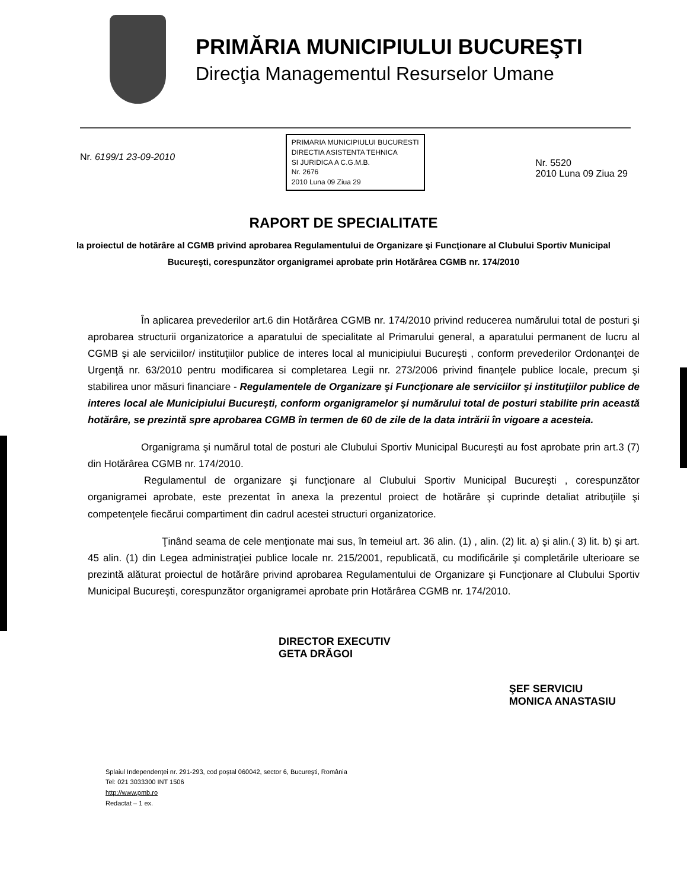PRIMĂRIA MUNICIPIULUI BUCUREŞTI
Direcţia Managementul Resurselor Umane
Nr. 6199/1 23-09-2010
PRIMARIA MUNICIPIULUI BUCURESTI
DIRECTIA ASISTENTA TEHNICA
SI JURIDICA A C.G.M.B.
Nr. 2676
2010 Luna 09 Ziua 29
Nr. 5520
2010 Luna 09 Ziua 29
RAPORT DE SPECIALITATE
la proiectul de hotărâre al CGMB privind aprobarea Regulamentului de Organizare şi Funcţionare al Clubului Sportiv Municipal Bucureşti, corespunzător organigramei aprobate prin Hotărârea CGMB nr. 174/2010
În aplicarea prevederilor art.6 din Hotărârea CGMB nr. 174/2010 privind reducerea numărului total de posturi şi aprobarea structurii organizatorice a aparatului de specialitate al Primarului general, a aparatului permanent de lucru al CGMB şi ale serviciilor/ instituţiilor publice de interes local al municipiului Bucureşti , conform prevederilor Ordonanţei de Urgenţă nr. 63/2010 pentru modificarea si completarea Legii nr. 273/2006 privind finanţele publice locale, precum şi stabilirea unor măsuri financiare - Regulamentele de Organizare şi Funcţionare ale serviciilor şi instituţiilor publice de interes local ale Municipiului Bucureşti, conform organigramelor şi numărului total de posturi stabilite prin această hotărâre, se prezintă spre aprobarea CGMB în termen de 60 de zile de la data intrării în vigoare a acesteia.
Organigrama şi numărul total de posturi ale Clubului Sportiv Municipal Bucureşti au fost aprobate prin art.3 (7) din Hotărârea CGMB nr. 174/2010.
Regulamentul de organizare şi funcţionare al Clubului Sportiv Municipal Bucureşti , corespunzător organigramei aprobate, este prezentat în anexa la prezentul proiect de hotărâre şi cuprinde detaliat atribuţiile şi competenţele fiecărui compartiment din cadrul acestei structuri organizatorice.
Ţinând seama de cele menţionate mai sus, în temeiul art. 36 alin. (1) , alin. (2) lit. a) şi alin.( 3) lit. b) şi art. 45 alin. (1) din Legea administraţiei publice locale nr. 215/2001, republicată, cu modificările şi completările ulterioare se prezintă alăturat proiectul de hotărâre privind aprobarea Regulamentului de Organizare şi Funcţionare al Clubului Sportiv Municipal Bucureşti, corespunzător organigramei aprobate prin Hotărârea CGMB nr. 174/2010.
DIRECTOR EXECUTIV
GETA DRĂGOI
ŞEF SERVICIU
MONICA ANASTASIU
Splaiul Independenţei nr. 291-293, cod poştal 060042, sector 6, Bucureşti, România
Tel: 021 3033300 INT 1506
http://www.pmb.ro
Redactat – 1 ex.